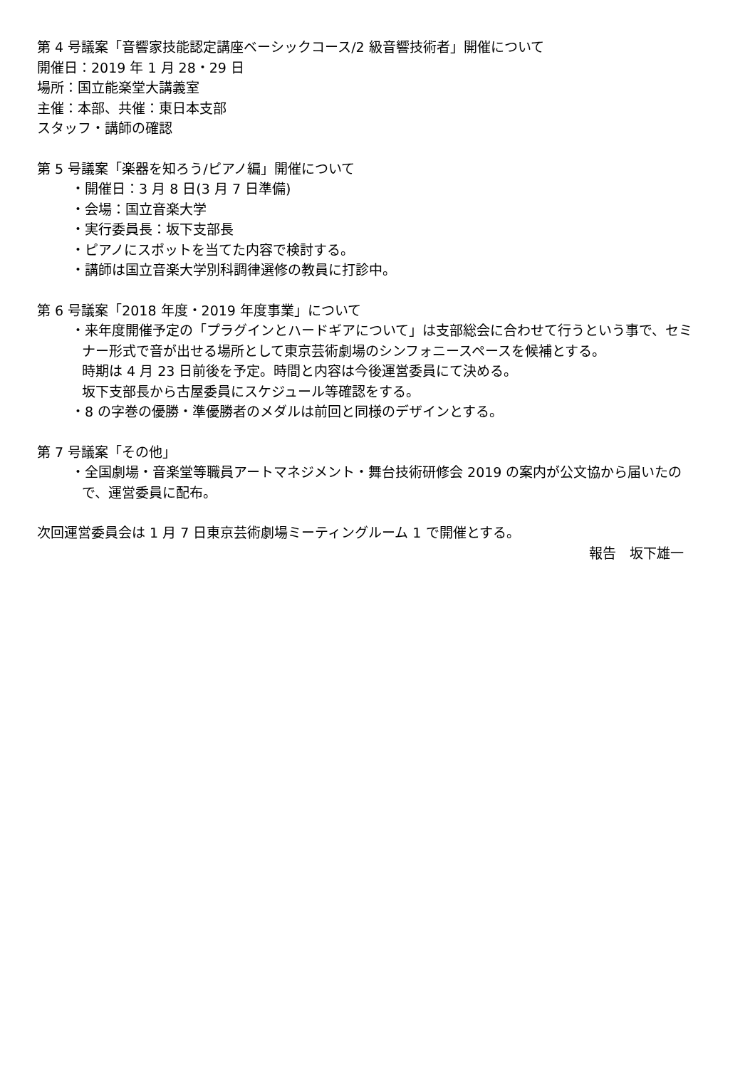第 4 号議案「音響家技能認定講座ベーシックコース/2 級音響技術者」開催について
開催日：2019 年 1 月 28・29 日
場所：国立能楽堂大講義室
主催：本部、共催：東日本支部
スタッフ・講師の確認
第 5 号議案「楽器を知ろう/ピアノ編」開催について
・開催日：3 月 8 日(3 月 7 日準備)
・会場：国立音楽大学
・実行委員長：坂下支部長
・ピアノにスポットを当てた内容で検討する。
・講師は国立音楽大学別科調律選修の教員に打診中。
第 6 号議案「2018 年度・2019 年度事業」について
・来年度開催予定の「プラグインとハードギアについて」は支部総会に合わせて行うという事で、セミナー形式で音が出せる場所として東京芸術劇場のシンフォニースペースを候補とする。
時期は 4 月 23 日前後を予定。時間と内容は今後運営委員にて決める。
坂下支部長から古屋委員にスケジュール等確認をする。
・8 の字巻の優勝・準優勝者のメダルは前回と同様のデザインとする。
第 7 号議案「その他」
・全国劇場・音楽堂等職員アートマネジメント・舞台技術研修会 2019 の案内が公文協から届いたので、運営委員に配布。
次回運営委員会は 1 月 7 日東京芸術劇場ミーティングルーム 1 で開催とする。
報告　坂下雄一